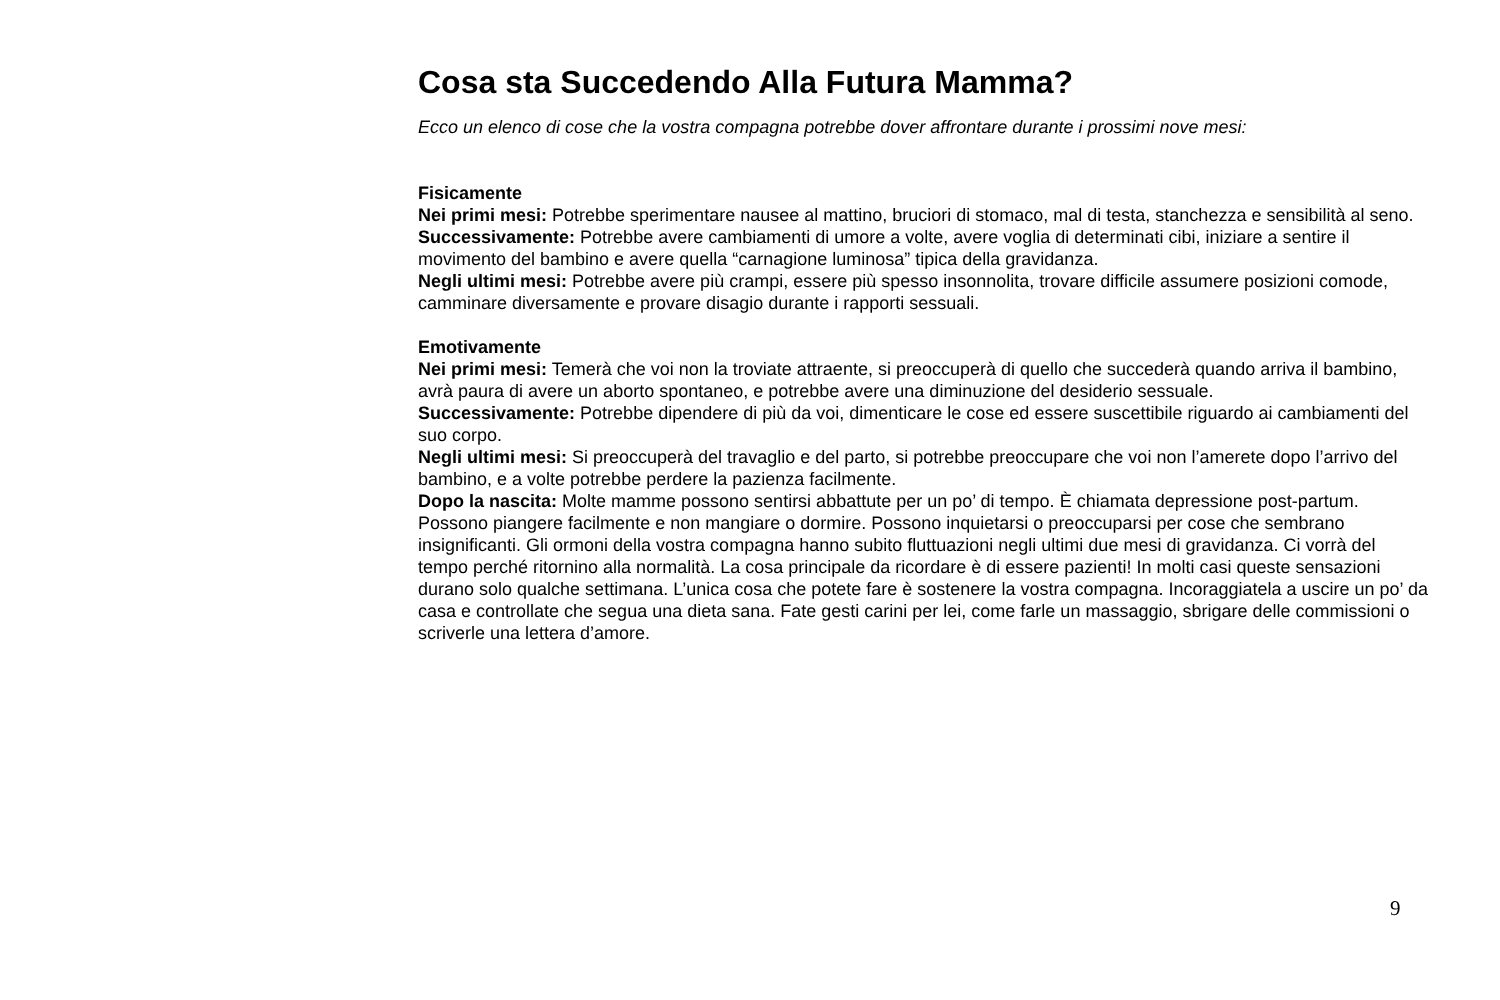Cosa sta Succedendo Alla Futura Mamma?
Ecco un elenco di cose che la vostra compagna potrebbe dover affrontare durante i prossimi nove mesi:
Fisicamente
Nei primi mesi: Potrebbe sperimentare nausee al mattino, bruciori di stomaco, mal di testa, stanchezza e sensibilità al seno.
Successivamente: Potrebbe avere cambiamenti di umore a volte, avere voglia di determinati cibi, iniziare a sentire il movimento del bambino e avere quella “carnagione luminosa” tipica della gravidanza.
Negli ultimi mesi: Potrebbe avere più crampi, essere più spesso insonnolita, trovare difficile assumere posizioni comode, camminare diversamente e provare disagio durante i rapporti sessuali.
Emotivamente
Nei primi mesi: Temerà che voi non la troviate attraente, si preoccuperà di quello che succederà quando arriva il bambino, avrà paura di avere un aborto spontaneo, e potrebbe avere una diminuzione del desiderio sessuale.
Successivamente: Potrebbe dipendere di più da voi, dimenticare le cose ed essere suscettibile riguardo ai cambiamenti del suo corpo.
Negli ultimi mesi: Si preoccuperà del travaglio e del parto, si potrebbe preoccupare che voi non l’amerete dopo l’arrivo del bambino, e a volte potrebbe perdere la pazienza facilmente.
Dopo la nascita: Molte mamme possono sentirsi abbattute per un po’ di tempo. È chiamata depressione post-partum. Possono piangere facilmente e non mangiare o dormire. Possono inquietarsi o preoccuparsi per cose che sembrano insignificanti. Gli ormoni della vostra compagna hanno subito fluttuazioni negli ultimi due mesi di gravidanza. Ci vorrà del tempo perché ritornino alla normalità. La cosa principale da ricordare è di essere pazienti! In molti casi queste sensazioni durano solo qualche settimana. L’unica cosa che potete fare è sostenere la vostra compagna. Incoraggiatela a uscire un po’ da casa e controllate che segua una dieta sana. Fate gesti carini per lei, come farle un massaggio, sbrigare delle commissioni o scriverle una lettera d’amore.
9